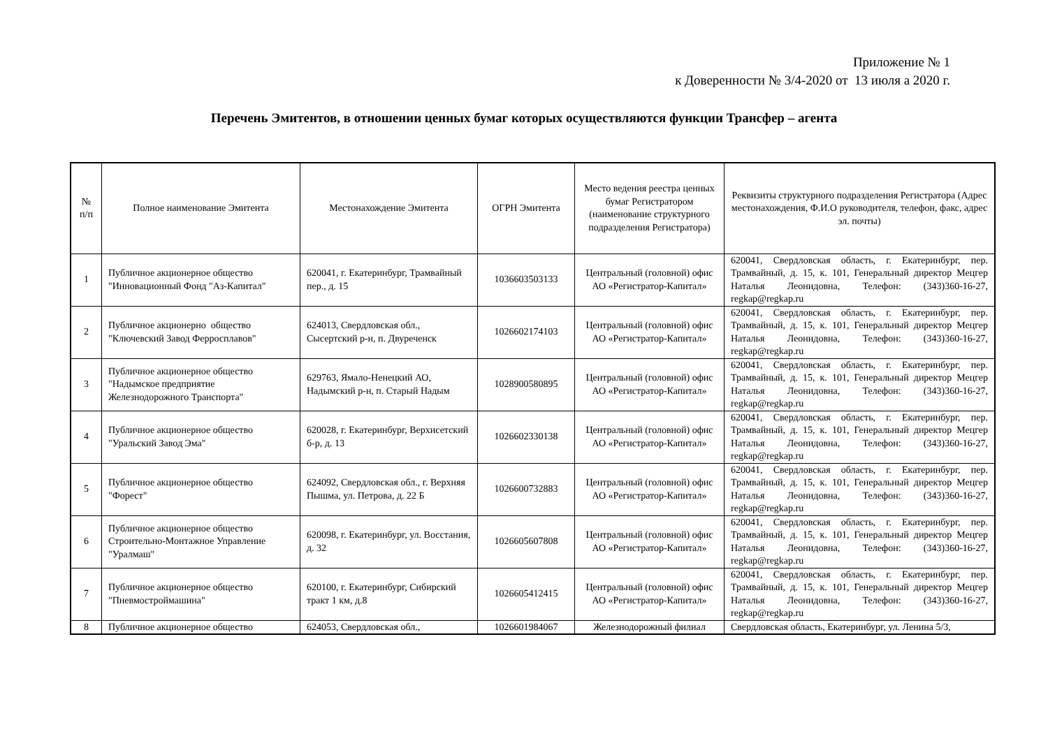Приложение № 1
к Доверенности № 3/4-2020 от 13 июля а 2020 г.
Перечень Эмитентов, в отношении ценных бумаг которых осуществляются функции Трансфер – агента
| № п/п | Полное наименование Эмитента | Местонахождение Эмитента | ОГРН Эмитента | Место ведения реестра ценных бумаг Регистратором (наименование структурного подразделения Регистратора) | Реквизиты структурного подразделения Регистратора (Адрес местонахождения, Ф.И.О руководителя, телефон, факс, адрес эл. почты) |
| --- | --- | --- | --- | --- | --- |
| 1 | Публичное акционерное общество "Инновационный Фонд "Аз-Капитал" | 620041, г. Екатеринбург, Трамвайный пер., д. 15 | 1036603503133 | Центральный (головной) офис АО «Регистратор-Капитал» | 620041, Свердловская область, г. Екатеринбург, пер. Трамвайный, д. 15, к. 101, Генеральный директор Мецгер Наталья Леонидовна, Телефон: (343)360-16-27, regkap@regkap.ru |
| 2 | Публичное акционерно общество "Ключевский Завод Ферросплавов" | 624013, Свердловская обл., Сысертский р-н, п. Двуреченск | 1026602174103 | Центральный (головной) офис АО «Регистратор-Капитал» | 620041, Свердловская область, г. Екатеринбург, пер. Трамвайный, д. 15, к. 101, Генеральный директор Мецгер Наталья Леонидовна, Телефон: (343)360-16-27, regkap@regkap.ru |
| 3 | Публичное акционерное общество "Надымское предприятие Железнодорожного Транспорта" | 629763, Ямало-Ненецкий АО, Надымский р-н, п. Старый Надым | 1028900580895 | Центральный (головной) офис АО «Регистратор-Капитал» | 620041, Свердловская область, г. Екатеринбург, пер. Трамвайный, д. 15, к. 101, Генеральный директор Мецгер Наталья Леонидовна, Телефон: (343)360-16-27, regkap@regkap.ru |
| 4 | Публичное акционерное общество "Уральский Завод Эма" | 620028, г. Екатеринбург, Верхисетский б-р, д. 13 | 1026602330138 | Центральный (головной) офис АО «Регистратор-Капитал» | 620041, Свердловская область, г. Екатеринбург, пер. Трамвайный, д. 15, к. 101, Генеральный директор Мецгер Наталья Леонидовна, Телефон: (343)360-16-27, regkap@regkap.ru |
| 5 | Публичное акционерное общество "Форест" | 624092, Свердловская обл., г. Верхняя Пышма, ул. Петрова, д. 22 Б | 1026600732883 | Центральный (головной) офис АО «Регистратор-Капитал» | 620041, Свердловская область, г. Екатеринбург, пер. Трамвайный, д. 15, к. 101, Генеральный директор Мецгер Наталья Леонидовна, Телефон: (343)360-16-27, regkap@regkap.ru |
| 6 | Публичное акционерное общество Строительно-Монтажное Управление "Уралмаш" | 620098, г. Екатеринбург, ул. Восстания, д. 32 | 1026605607808 | Центральный (головной) офис АО «Регистратор-Капитал» | 620041, Свердловская область, г. Екатеринбург, пер. Трамвайный, д. 15, к. 101, Генеральный директор Мецгер Наталья Леонидовна, Телефон: (343)360-16-27, regkap@regkap.ru |
| 7 | Публичное акционерное общество "Пневмостроймашина" | 620100, г. Екатеринбург, Сибирский тракт 1 км, д.8 | 1026605412415 | Центральный (головной) офис АО «Регистратор-Капитал» | 620041, Свердловская область, г. Екатеринбург, пер. Трамвайный, д. 15, к. 101, Генеральный директор Мецгер Наталья Леонидовна, Телефон: (343)360-16-27, regkap@regkap.ru |
| 8 | Публичное акционерное общество | 624053, Свердловская обл., | 1026601984067 | Железнодорожный филиал | Свердловская область, Екатеринбург, ул. Ленина 5/3, |